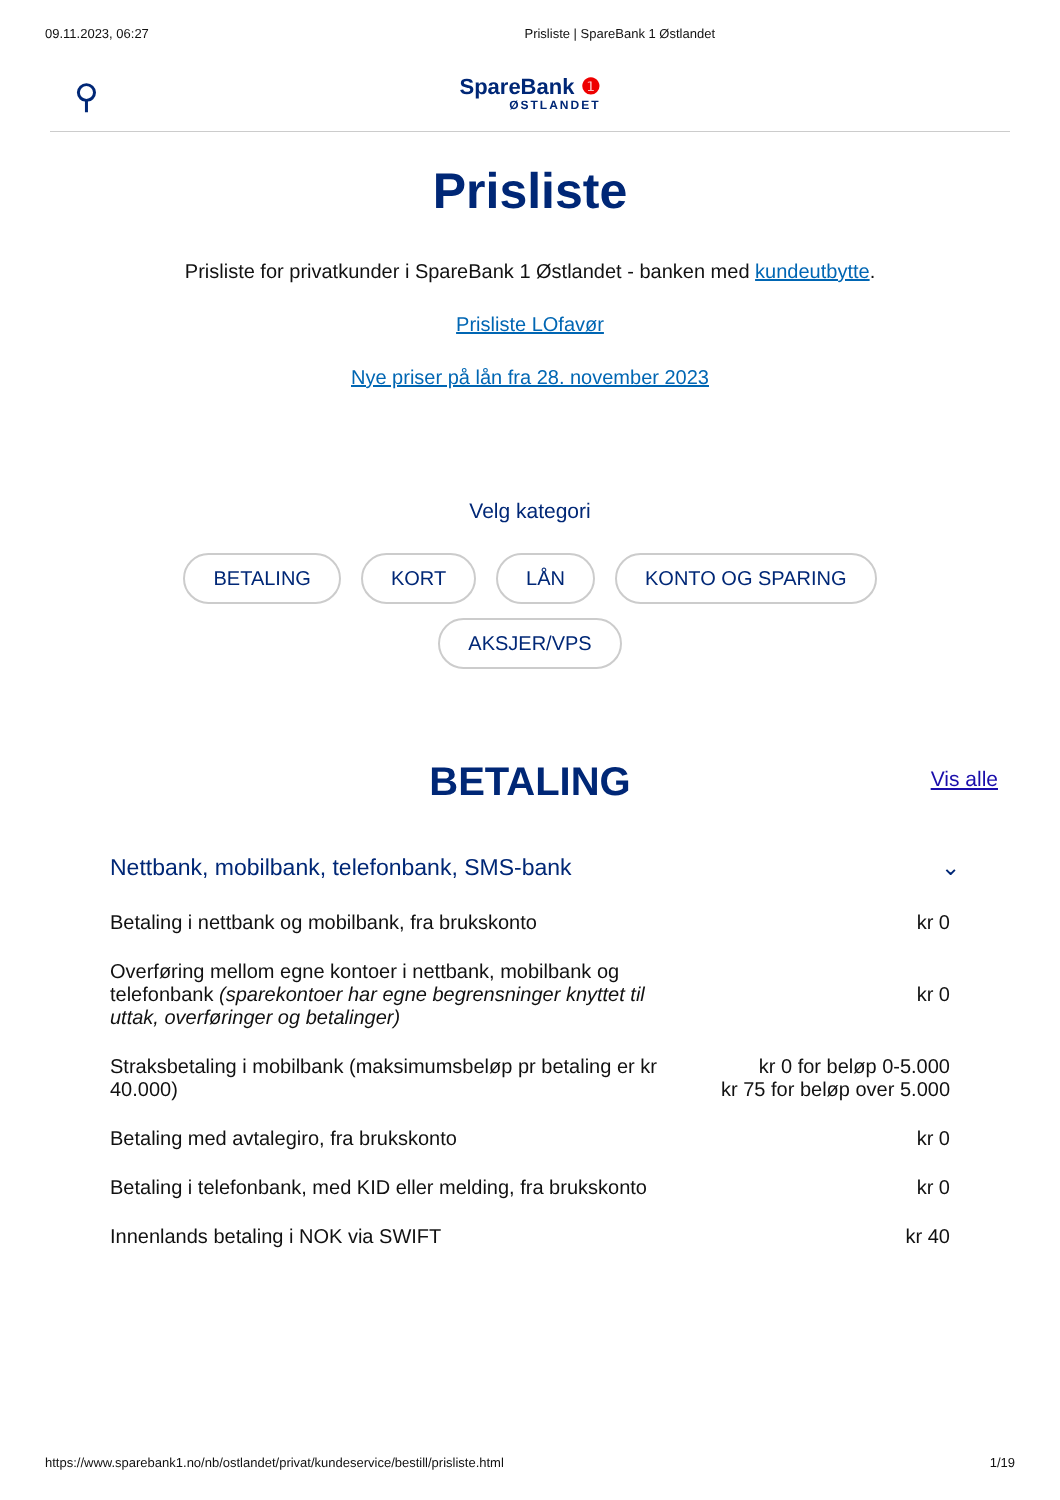09.11.2023, 06:27 Prisliste | SpareBank 1 Østlandet
⚲
SpareBank ❶
ØSTLANDET
Prisliste
Prisliste for privatkunder i SpareBank 1 Østlandet - banken med kundeutbytte.
Prisliste LOfavør
Nye priser på lån fra 28. november 2023
Velg kategori
BETALING KORT LÅN KONTO OG SPARING AKSJER/VPS
BETALING
Vis alle
Nettbank, mobilbank, telefonbank, SMS-bank ⌄
| Betaling i nettbank og mobilbank, fra brukskonto | kr 0 |
| Overføring mellom egne kontoer i nettbank, mobilbank og telefonbank (sparekontoer har egne begrensninger knyttet til uttak, overføringer og betalinger) | kr 0 |
| Straksbetaling i mobilbank (maksimumsbeløp pr betaling er kr 40.000) | kr 0 for beløp 0-5.000 kr 75 for beløp over 5.000 |
| Betaling med avtalegiro, fra brukskonto | kr 0 |
| Betaling i telefonbank, med KID eller melding, fra brukskonto | kr 0 |
| Innenlands betaling i NOK via SWIFT | kr 40 |
https://www.sparebank1.no/nb/ostlandet/privat/kundeservice/bestill/prisliste.html 1/19